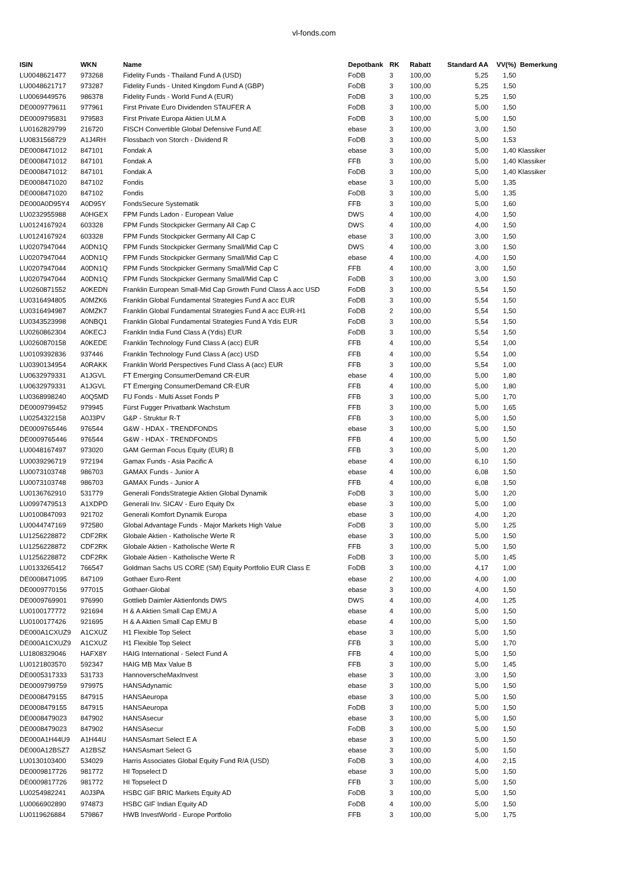vl-fonds.com
| ISIN | WKN | Name | Depotbank | RK | Rabatt | Standard AA | VV(%) | Bemerkung |
| --- | --- | --- | --- | --- | --- | --- | --- | --- |
| LU0048621477 | 973268 | Fidelity Funds - Thailand Fund A (USD) | FoDB | 3 | 100,00 | 5,25 | 1,50 | |
| LU0048621717 | 973287 | Fidelity Funds - United Kingdom Fund A (GBP) | FoDB | 3 | 100,00 | 5,25 | 1,50 | |
| LU0069449576 | 986378 | Fidelity Funds - World Fund A (EUR) | FoDB | 3 | 100,00 | 5,25 | 1,50 | |
| DE0009779611 | 977961 | First Private Euro Dividenden STAUFER A | FoDB | 3 | 100,00 | 5,00 | 1,50 | |
| DE0009795831 | 979583 | First Private Europa Aktien ULM A | FoDB | 3 | 100,00 | 5,00 | 1,50 | |
| LU0162829799 | 216720 | FISCH Convertible Global Defensive Fund AE | ebase | 3 | 100,00 | 3,00 | 1,50 | |
| LU0831568729 | A1J4RH | Flossbach von Storch - Dividend R | FoDB | 3 | 100,00 | 5,00 | 1,53 | |
| DE0008471012 | 847101 | Fondak A | ebase | 3 | 100,00 | 5,00 | 1,40 | Klassiker |
| DE0008471012 | 847101 | Fondak A | FFB | 3 | 100,00 | 5,00 | 1,40 | Klassiker |
| DE0008471012 | 847101 | Fondak A | FoDB | 3 | 100,00 | 5,00 | 1,40 | Klassiker |
| DE0008471020 | 847102 | Fondis | ebase | 3 | 100,00 | 5,00 | 1,35 | |
| DE0008471020 | 847102 | Fondis | FoDB | 3 | 100,00 | 5,00 | 1,35 | |
| DE000A0D95Y4 | A0D95Y | FondsSecure Systematik | FFB | 3 | 100,00 | 5,00 | 1,60 | |
| LU0232955988 | A0HGEX | FPM Funds Ladon - European Value | DWS | 4 | 100,00 | 4,00 | 1,50 | |
| LU0124167924 | 603328 | FPM Funds Stockpicker Germany All Cap C | DWS | 4 | 100,00 | 4,00 | 1,50 | |
| LU0124167924 | 603328 | FPM Funds Stockpicker Germany All Cap C | ebase | 3 | 100,00 | 3,00 | 1,50 | |
| LU0207947044 | A0DN1Q | FPM Funds Stockpicker Germany Small/Mid Cap C | DWS | 4 | 100,00 | 3,00 | 1,50 | |
| LU0207947044 | A0DN1Q | FPM Funds Stockpicker Germany Small/Mid Cap C | ebase | 4 | 100,00 | 4,00 | 1,50 | |
| LU0207947044 | A0DN1Q | FPM Funds Stockpicker Germany Small/Mid Cap C | FFB | 4 | 100,00 | 3,00 | 1,50 | |
| LU0207947044 | A0DN1Q | FPM Funds Stockpicker Germany Small/Mid Cap C | FoDB | 3 | 100,00 | 3,00 | 1,50 | |
| LU0260871552 | A0KEDN | Franklin European Small-Mid Cap Growth Fund Class A acc USD | FoDB | 3 | 100,00 | 5,54 | 1,50 | |
| LU0316494805 | A0MZK6 | Franklin Global Fundamental Strategies Fund A acc EUR | FoDB | 3 | 100,00 | 5,54 | 1,50 | |
| LU0316494987 | A0MZK7 | Franklin Global Fundamental Strategies Fund A acc EUR-H1 | FoDB | 2 | 100,00 | 5,54 | 1,50 | |
| LU0343523998 | A0NBQ1 | Franklin Global Fundamental Strategies Fund A Ydis EUR | FoDB | 3 | 100,00 | 5,54 | 1,50 | |
| LU0260862304 | A0KECJ | Franklin India Fund Class A (Ydis) EUR | FoDB | 3 | 100,00 | 5,54 | 1,50 | |
| LU0260870158 | A0KEDE | Franklin Technology Fund Class A (acc) EUR | FFB | 4 | 100,00 | 5,54 | 1,00 | |
| LU0109392836 | 937446 | Franklin Technology Fund Class A (acc) USD | FFB | 4 | 100,00 | 5,54 | 1,00 | |
| LU0390134954 | A0RAKK | Franklin World Perspectives Fund Class A (acc) EUR | FFB | 3 | 100,00 | 5,54 | 1,00 | |
| LU0632979331 | A1JGVL | FT Emerging ConsumerDemand CR-EUR | ebase | 4 | 100,00 | 5,00 | 1,80 | |
| LU0632979331 | A1JGVL | FT Emerging ConsumerDemand CR-EUR | FFB | 4 | 100,00 | 5,00 | 1,80 | |
| LU0368998240 | A0Q5MD | FU Fonds - Multi Asset Fonds P | FFB | 3 | 100,00 | 5,00 | 1,70 | |
| DE0009799452 | 979945 | Fürst Fugger Privatbank Wachstum | FFB | 3 | 100,00 | 5,00 | 1,65 | |
| LU0254322158 | A0J3PV | G&P - Struktur R-T | FFB | 3 | 100,00 | 5,00 | 1,50 | |
| DE0009765446 | 976544 | G&W - HDAX - TRENDFONDS | ebase | 3 | 100,00 | 5,00 | 1,50 | |
| DE0009765446 | 976544 | G&W - HDAX - TRENDFONDS | FFB | 4 | 100,00 | 5,00 | 1,50 | |
| LU0048167497 | 973020 | GAM German Focus Equity (EUR) B | FFB | 3 | 100,00 | 5,00 | 1,20 | |
| LU0039296719 | 972194 | Gamax Funds - Asia Pacific A | ebase | 4 | 100,00 | 6,10 | 1,50 | |
| LU0073103748 | 986703 | GAMAX Funds - Junior A | ebase | 4 | 100,00 | 6,08 | 1,50 | |
| LU0073103748 | 986703 | GAMAX Funds - Junior A | FFB | 4 | 100,00 | 6,08 | 1,50 | |
| LU0136762910 | 531779 | Generali FondsStrategie Aktien Global Dynamik | FoDB | 3 | 100,00 | 5,00 | 1,20 | |
| LU0997479513 | A1XDPD | Generali Inv. SICAV - Euro Equity Dx | ebase | 3 | 100,00 | 5,00 | 1,00 | |
| LU0100847093 | 921702 | Generali Komfort Dynamik Europa | ebase | 3 | 100,00 | 4,00 | 1,20 | |
| LU0044747169 | 972580 | Global Advantage Funds - Major Markets High Value | FoDB | 3 | 100,00 | 5,00 | 1,25 | |
| LU1256228872 | CDF2RK | Globale Aktien - Katholische Werte R | ebase | 3 | 100,00 | 5,00 | 1,50 | |
| LU1256228872 | CDF2RK | Globale Aktien - Katholische Werte R | FFB | 3 | 100,00 | 5,00 | 1,50 | |
| LU1256228872 | CDF2RK | Globale Aktien - Katholische Werte R | FoDB | 3 | 100,00 | 5,00 | 1,45 | |
| LU0133265412 | 766547 | Goldman Sachs US CORE (SM) Equity Portfolio EUR Class E | FoDB | 3 | 100,00 | 4,17 | 1,00 | |
| DE0008471095 | 847109 | Gothaer Euro-Rent | ebase | 2 | 100,00 | 4,00 | 1,00 | |
| DE0009770156 | 977015 | Gothaer-Global | ebase | 3 | 100,00 | 4,00 | 1,50 | |
| DE0009769901 | 976990 | Gottlieb Daimler Aktienfonds DWS | DWS | 4 | 100,00 | 4,00 | 1,25 | |
| LU0100177772 | 921694 | H & A Aktien Small Cap EMU A | ebase | 4 | 100,00 | 5,00 | 1,50 | |
| LU0100177426 | 921695 | H & A Aktien Small Cap EMU B | ebase | 4 | 100,00 | 5,00 | 1,50 | |
| DE000A1CXUZ9 | A1CXUZ | H1 Flexible Top Select | ebase | 3 | 100,00 | 5,00 | 1,50 | |
| DE000A1CXUZ9 | A1CXUZ | H1 Flexible Top Select | FFB | 3 | 100,00 | 5,00 | 1,70 | |
| LU1808329046 | HAFX8Y | HAIG International - Select Fund A | FFB | 4 | 100,00 | 5,00 | 1,50 | |
| LU0121803570 | 592347 | HAIG MB Max Value B | FFB | 3 | 100,00 | 5,00 | 1,45 | |
| DE0005317333 | 531733 | HannoverscheMaxInvest | ebase | 3 | 100,00 | 3,00 | 1,50 | |
| DE0009799759 | 979975 | HANSAdynamic | ebase | 3 | 100,00 | 5,00 | 1,50 | |
| DE0008479155 | 847915 | HANSAeuropa | ebase | 3 | 100,00 | 5,00 | 1,50 | |
| DE0008479155 | 847915 | HANSAeuropa | FoDB | 3 | 100,00 | 5,00 | 1,50 | |
| DE0008479023 | 847902 | HANSAsecur | ebase | 3 | 100,00 | 5,00 | 1,50 | |
| DE0008479023 | 847902 | HANSAsecur | FoDB | 3 | 100,00 | 5,00 | 1,50 | |
| DE000A1H44U9 | A1H44U | HANSAsmart Select E A | ebase | 3 | 100,00 | 5,00 | 1,50 | |
| DE000A12BSZ7 | A12BSZ | HANSAsmart Select G | ebase | 3 | 100,00 | 5,00 | 1,50 | |
| LU0130103400 | 534029 | Harris Associates Global Equity Fund R/A (USD) | FoDB | 3 | 100,00 | 4,00 | 2,15 | |
| DE0009817726 | 981772 | HI Topselect D | ebase | 3 | 100,00 | 5,00 | 1,50 | |
| DE0009817726 | 981772 | HI Topselect D | FFB | 3 | 100,00 | 5,00 | 1,50 | |
| LU0254982241 | A0J3PA | HSBC GIF BRIC Markets Equity AD | FoDB | 3 | 100,00 | 5,00 | 1,50 | |
| LU0066902890 | 974873 | HSBC GIF Indian Equity AD | FoDB | 4 | 100,00 | 5,00 | 1,50 | |
| LU0119626884 | 579867 | HWB InvestWorld - Europe Portfolio | FFB | 3 | 100,00 | 5,00 | 1,75 | |